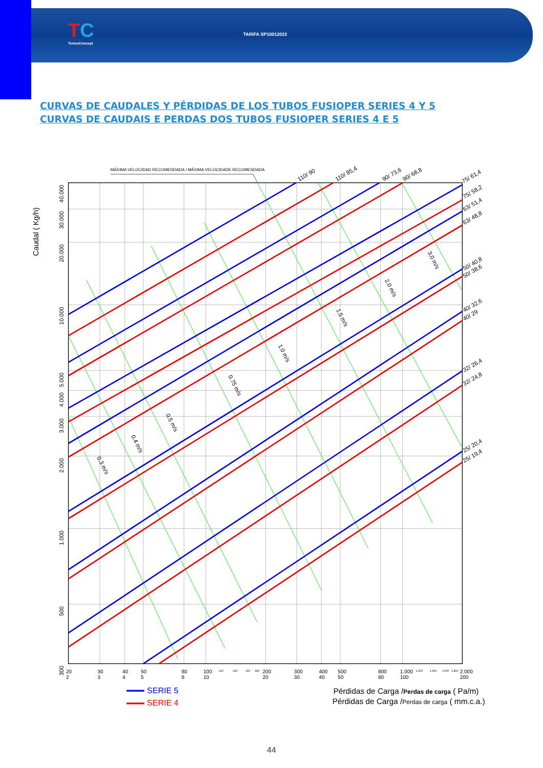TC
TermoConcept
TARIFA SP10012022
CURVAS DE CAUDALES Y PÉRDIDAS DE LOS TUBOS FUSIOPER SERIES 4 Y 5
CURVAS DE CAUDAIS E PERDAS DOS TUBOS FUSIOPER SERIES 4 E 5
MÁXIMA VELOCIDAD RECOMENDADA / MÁXIMA VELOCIDADE RECOMENDADA
Caudal ( Kg/h)
40.000
30.000
20.000
10.000
5.000
4.000
3.000
2.000
1.000
500
300
20
30
40
50
80
100
200
300
400
500
800
1.000
2.000
2
3
4
5
8
10
20
30
40
50
80
100
200
120
140
160
180
1.200
1.400
1.600
1.800
110/ 90
110/ 85,4
90/ 73,6
90/ 68,8
75/ 61,4
75/ 58,2
63/ 51,4
63/ 48,8
50/ 40,8
50/ 38,6
40/ 32,6
40/ 29
32/ 26,4
32/ 24,8
25/ 20,4
25/ 19,4
0.3 m/s
0.4 m/s
0.5 m/s
0.75 m/s
1.0 m/s
1.5 m/s
2.0 m/s
3.0 m/s
SERIE 5
SERIE 4
Pérdidas de Carga /Perdas de carga ( Pa/m)
Pérdidas de Carga /Perdas de carga ( mm.c.a.)
44